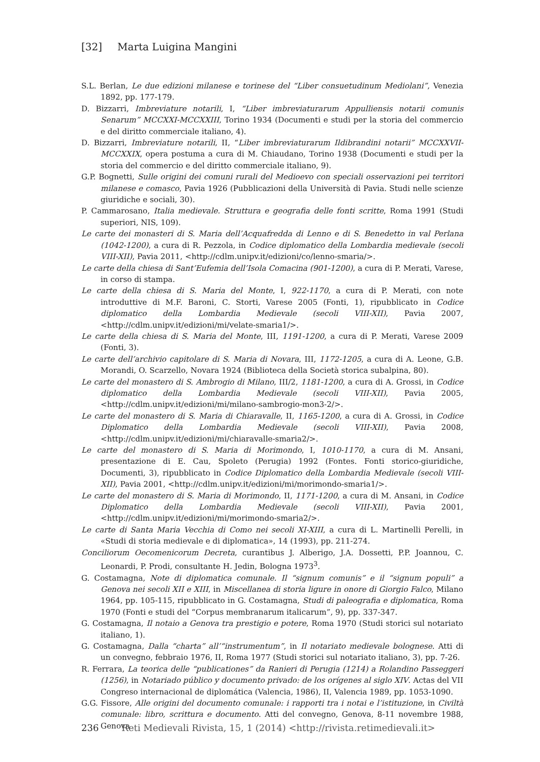[32] Marta Luigina Mangini
S.L. Berlan, Le due edizioni milanese e torinese del “Liber consuetudinum Mediolani”, Venezia 1892, pp. 177-179.
D. Bizzarri, Imbreviature notarili, I, “Liber imbreviaturarum Appulliensis notarii comunis Senarum” MCCXXI-MCCXXIII, Torino 1934 (Documenti e studi per la storia del commercio e del diritto commerciale italiano, 4).
D. Bizzarri, Imbreviature notarili, II, “Liber imbreviaturarum Ildibrandini notarii” MCCXXVII-MCCXXIX, opera postuma a cura di M. Chiaudano, Torino 1938 (Documenti e studi per la storia del commercio e del diritto commerciale italiano, 9).
G.P. Bognetti, Sulle origini dei comuni rurali del Medioevo con speciali osservazioni pei territori milanese e comasco, Pavia 1926 (Pubblicazioni della Università di Pavia. Studi nelle scienze giuridiche e sociali, 30).
P. Cammarosano, Italia medievale. Struttura e geografia delle fonti scritte, Roma 1991 (Studi superiori, NIS, 109).
Le carte dei monasteri di S. Maria dell’Acquafredda di Lenno e di S. Benedetto in val Perlana (1042-1200), a cura di R. Pezzola, in Codice diplomatico della Lombardia medievale (secoli VIII-XII), Pavia 2011, <http://cdlm.unipv.it/edizioni/co/lenno-smaria/>.
Le carte della chiesa di Sant’Eufemia dell’Isola Comacina (901-1200), a cura di P. Merati, Varese, in corso di stampa.
Le carte della chiesa di S. Maria del Monte, I, 922-1170, a cura di P. Merati, con note introduttive di M.F. Baroni, C. Storti, Varese 2005 (Fonti, 1), ripubblicato in Codice diplomatico della Lombardia Medievale (secoli VIII-XII), Pavia 2007, <http://cdlm.unipv.it/edizioni/mi/velate-smaria1/>.
Le carte della chiesa di S. Maria del Monte, III, 1191-1200, a cura di P. Merati, Varese 2009 (Fonti, 3).
Le carte dell’archivio capitolare di S. Maria di Novara, III, 1172-1205, a cura di A. Leone, G.B. Morandi, O. Scarzello, Novara 1924 (Biblioteca della Società storica subalpina, 80).
Le carte del monastero di S. Ambrogio di Milano, III/2, 1181-1200, a cura di A. Grossi, in Codice diplomatico della Lombardia Medievale (secoli VIII-XII), Pavia 2005, <http://cdlm.unipv.it/edizioni/mi/milano-sambrogio-mon3-2/>.
Le carte del monastero di S. Maria di Chiaravalle, II, 1165-1200, a cura di A. Grossi, in Codice Diplomatico della Lombardia Medievale (secoli VIII-XII), Pavia 2008, <http://cdlm.unipv.it/edizioni/mi/chiaravalle-smaria2/>.
Le carte del monastero di S. Maria di Morimondo, I, 1010-1170, a cura di M. Ansani, presentazione di E. Cau, Spoleto (Perugia) 1992 (Fontes. Fonti storico-giuridiche, Documenti, 3), ripubblicato in Codice Diplomatico della Lombardia Medievale (secoli VIII-XII), Pavia 2001, <http://cdlm.unipv.it/edizioni/mi/morimondo-smaria1/>.
Le carte del monastero di S. Maria di Morimondo, II, 1171-1200, a cura di M. Ansani, in Codice Diplomatico della Lombardia Medievale (secoli VIII-XII), Pavia 2001, <http://cdlm.unipv.it/edizioni/mi/morimondo-smaria2/>.
Le carte di Santa Maria Vecchia di Como nei secoli XI-XIII, a cura di L. Martinelli Perelli, in «Studi di storia medievale e di diplomatica», 14 (1993), pp. 211-274.
Conciliorum Oecomenicorum Decreta, curantibus J. Alberigo, J.A. Dossetti, P.P. Joannou, C. Leonardi, P. Prodi, consultante H. Jedin, Bologna 1973<sup>3</sup>.
G. Costamagna, Note di diplomatica comunale. Il “signum comunis” e il “signum populi” a Genova nei secoli XII e XIII, in Miscellanea di storia ligure in onore di Giorgio Falco, Milano 1964, pp. 105-115, ripubblicato in G. Costamagna, Studi di paleografia e diplomatica, Roma 1970 (Fonti e studi del “Corpus membranarum italicarum”, 9), pp. 337-347.
G. Costamagna, Il notaio a Genova tra prestigio e potere, Roma 1970 (Studi storici sul notariato italiano, 1).
G. Costamagna, Dalla “charta” all’“instrumentum”, in Il notariato medievale bolognese. Atti di un convegno, febbraio 1976, II, Roma 1977 (Studi storici sul notariato italiano, 3), pp. 7-26.
R. Ferrara, La teorica delle “publicationes” da Ranieri di Perugia (1214) a Rolandino Passeggeri (1256), in Notariado público y documento privado: de los orígenes al siglo XIV. Actas del VII Congreso internacional de diplomática (Valencia, 1986), II, Valencia 1989, pp. 1053-1090.
G.G. Fissore, Alle origini del documento comunale: i rapporti tra i notai e l’istituzione, in Civiltà comunale: libro, scrittura e documento. Atti del convegno, Genova, 8-11 novembre 1988, Genova
236 Reti Medievali Rivista, 15, 1 (2014) <http://rivista.retimedievali.it>